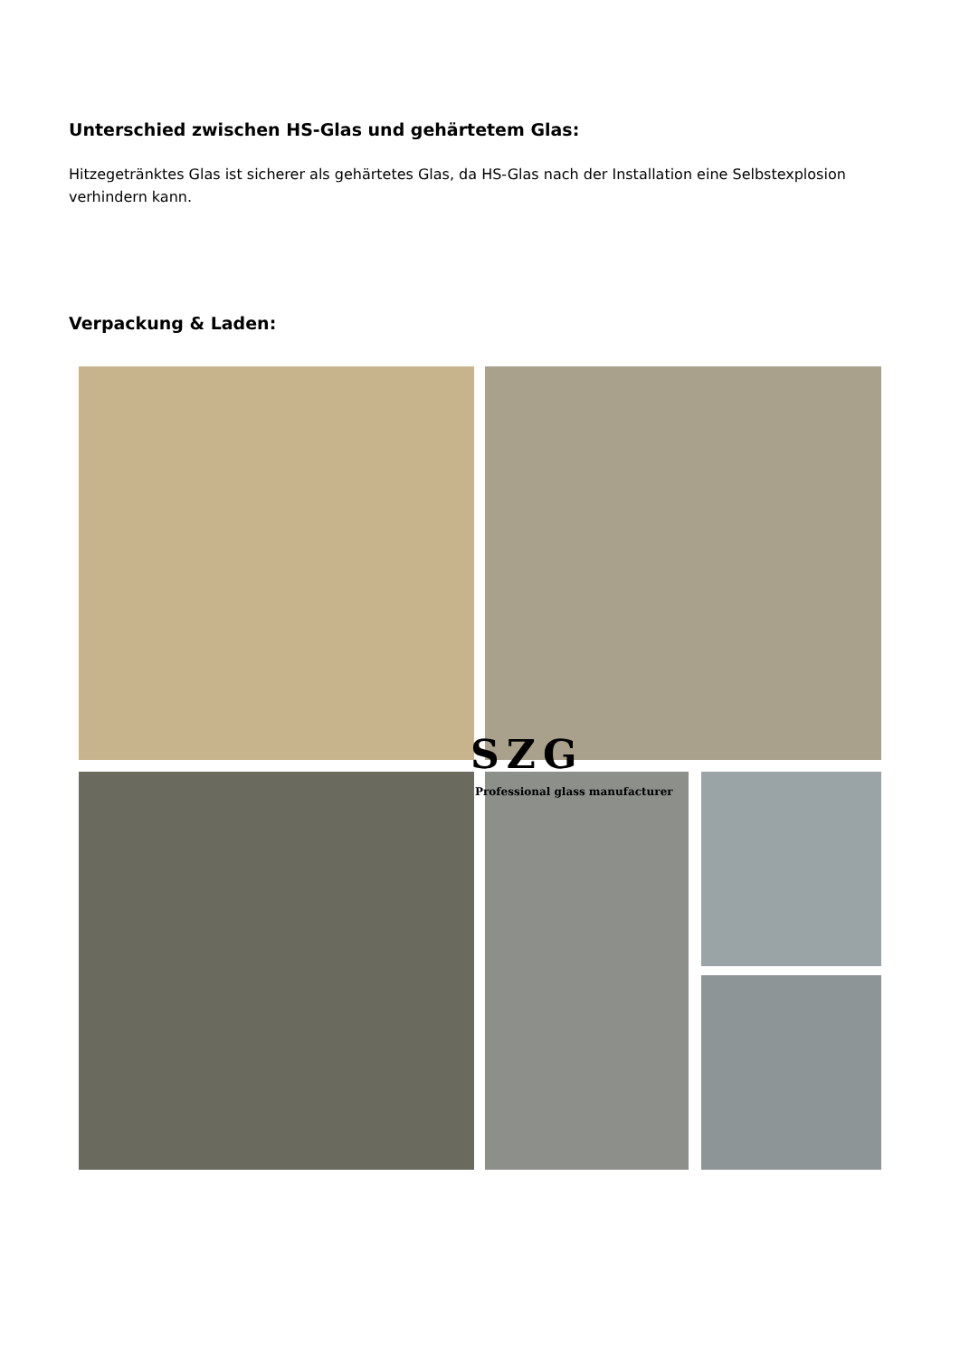Unterschied zwischen HS-Glas und gehärtetem Glas:
Hitzegetränktes Glas ist sicherer als gehärtetes Glas, da HS-Glas nach der Installation eine Selbstexplosion verhindern kann.
Verpackung & Laden:
SZG
Professional glass manufacturer